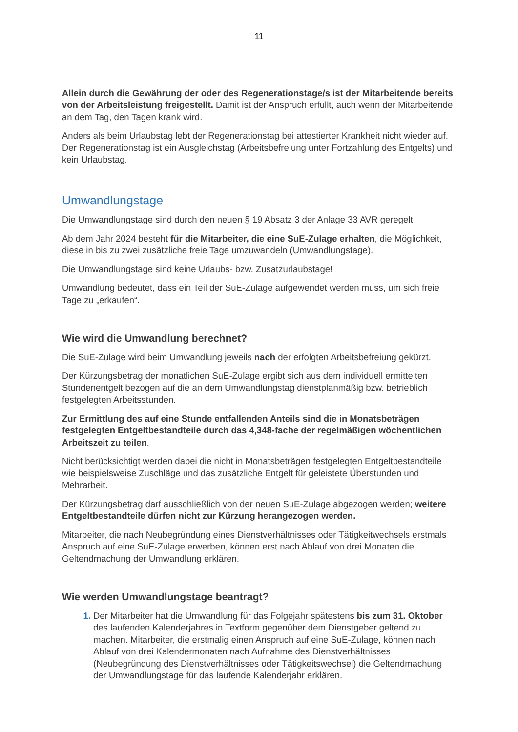11
Allein durch die Gewährung der oder des Regenerationstage/s ist der Mitarbeitende bereits von der Arbeitsleistung freigestellt. Damit ist der Anspruch erfüllt, auch wenn der Mitarbeitende an dem Tag, den Tagen krank wird.
Anders als beim Urlaubstag lebt der Regenerationstag bei attestierter Krankheit nicht wieder auf. Der Regenerationstag ist ein Ausgleichstag (Arbeitsbefreiung unter Fortzahlung des Entgelts) und kein Urlaubstag.
Umwandlungstage
Die Umwandlungstage sind durch den neuen § 19 Absatz 3 der Anlage 33 AVR geregelt.
Ab dem Jahr 2024 besteht für die Mitarbeiter, die eine SuE-Zulage erhalten, die Möglichkeit, diese in bis zu zwei zusätzliche freie Tage umzuwandeln (Umwandlungstage).
Die Umwandlungstage sind keine Urlaubs- bzw. Zusatzurlaubstage!
Umwandlung bedeutet, dass ein Teil der SuE-Zulage aufgewendet werden muss, um sich freie Tage zu „erkaufen“.
Wie wird die Umwandlung berechnet?
Die SuE-Zulage wird beim Umwandlung jeweils nach der erfolgten Arbeitsbefreiung gekürzt.
Der Kürzungsbetrag der monatlichen SuE-Zulage ergibt sich aus dem individuell ermittelten Stundenentgelt bezogen auf die an dem Umwandlungstag dienstplanmäßig bzw. betrieblich festgelegten Arbeitsstunden.
Zur Ermittlung des auf eine Stunde entfallenden Anteils sind die in Monatsbeträgen festgelegten Entgeltbestandteile durch das 4,348-fache der regelmäßigen wöchentlichen Arbeitszeit zu teilen.
Nicht berücksichtigt werden dabei die nicht in Monatsbeträgen festgelegten Entgeltbestandteile wie beispielsweise Zuschläge und das zusätzliche Entgelt für geleistete Überstunden und Mehrarbeit.
Der Kürzungsbetrag darf ausschließlich von der neuen SuE-Zulage abgezogen werden; weitere Entgeltbestandteile dürfen nicht zur Kürzung herangezogen werden.
Mitarbeiter, die nach Neubegründung eines Dienstverhältnisses oder Tätigkeitwechsels erstmals Anspruch auf eine SuE-Zulage erwerben, können erst nach Ablauf von drei Monaten die Geltendmachung der Umwandlung erklären.
Wie werden Umwandlungstage beantragt?
Der Mitarbeiter hat die Umwandlung für das Folgejahr spätestens bis zum 31. Oktober des laufenden Kalenderjahres in Textform gegenüber dem Dienstgeber geltend zu machen. Mitarbeiter, die erstmalig einen Anspruch auf eine SuE-Zulage, können nach Ablauf von drei Kalendermonaten nach Aufnahme des Dienst­verhältnisses (Neubegründung des Dienstverhältnisses oder Tätigkeitswechsel) die Geltendmachung der Umwandlungstage für das laufende Kalenderjahr erklären.